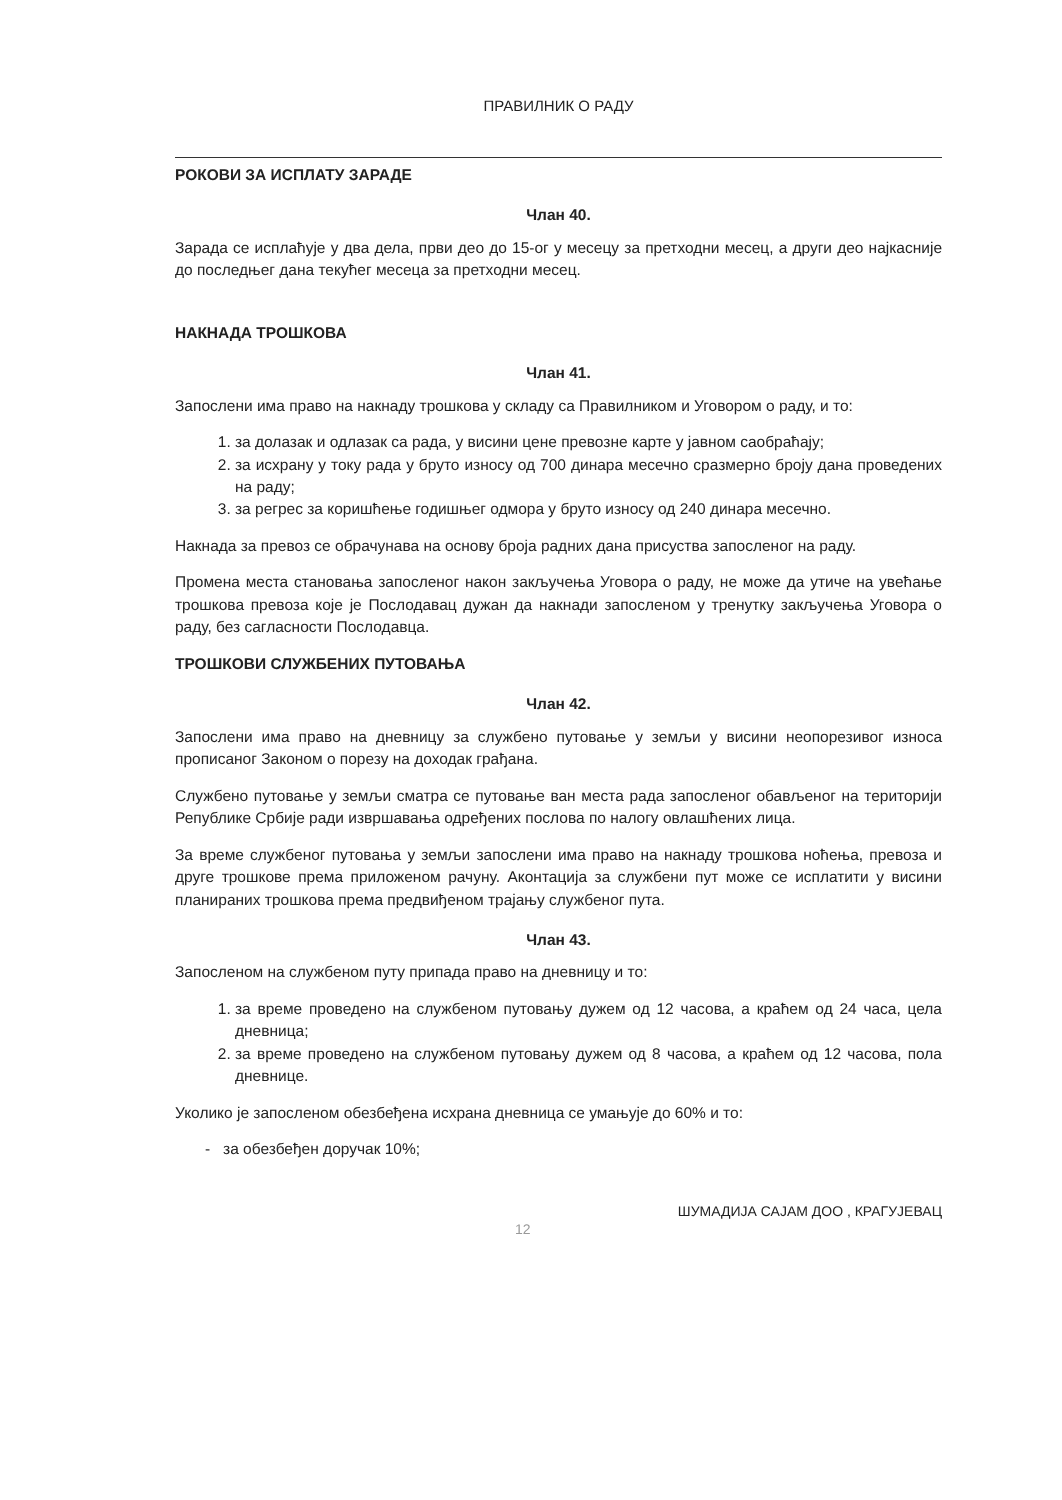ПРАВИЛНИК О РАДУ
РОКОВИ ЗА ИСПЛАТУ ЗАРАДЕ
Члан 40.
Зарада се исплаћује у два дела, први део до 15-ог у месецу за претходни месец, а други део најкасније до последњег дана текућег месеца за претходни месец.
НАКНАДА ТРОШКОВА
Члан 41.
Запослени има право на накнаду трошкова у складу са Правилником и Уговором о раду, и то:
1. за долазак и одлазак са рада, у висини цене превозне карте у јавном саобраћају;
2. за исхрану у току рада у бруто износу од 700 динара месечно сразмерно броју дана проведених на раду;
3. за регрес за коришћење годишњег одмора у бруто износу од 240 динара месечно.
Накнада за превоз се обрачунава на основу броја радних дана присуства запосленог на раду.
Промена места становања запосленог након закључења Уговора о раду, не може да утиче на увећање трошкова превоза које је Послодавац дужан да накнади запосленом у тренутку закључења Уговора о раду, без сагласности Послодавца.
ТРОШКОВИ СЛУЖБЕНИХ ПУТОВАЊА
Члан 42.
Запослени има право на дневницу за службено путовање у земљи у висини неопорезивог износа прописаног Законом о порезу на доходак грађана.
Службено путовање у земљи сматра се путовање ван места рада запосленог обављеног на територији Републике Србије ради извршавања одређених послова по налогу овлашћених лица.
За време службеног путовања у земљи запослени има право на накнаду трошкова ноћења, превоза и друге трошкове према приложеном рачуну. Аконтација за службени пут може се исплатити у висини планираних трошкова према предвиђеном трајању службеног пута.
Члан 43.
Запосленом на службеном путу припада право на дневницу и то:
1. за време проведено на службеном путовању дужем од 12 часова, а краћем од 24 часа, цела дневница;
2. за време проведено на службеном путовању дужем од 8 часова, а краћем од 12 часова, пола дневнице.
Уколико је запосленом обезбеђена исхрана дневница се умањује до 60% и то:
- за обезбеђен доручак 10%;
12 ШУМАДИЈА САЈАМ ДОО , КРАГУЈЕВАЦ